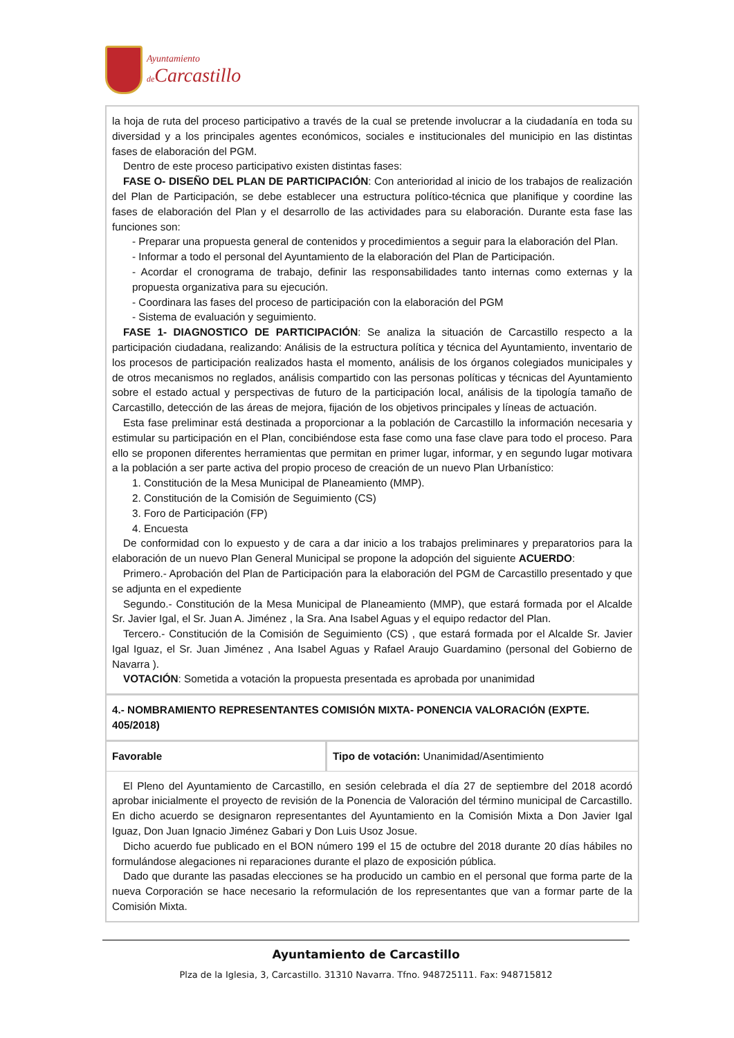Ayuntamiento
de Carcastillo
la hoja de ruta del proceso participativo a través de la cual se pretende involucrar a la ciudadanía en toda su diversidad y a los principales agentes económicos, sociales e institucionales del municipio en las distintas fases de elaboración del PGM.
Dentro de este proceso participativo existen distintas fases:
FASE O- DISEÑO DEL PLAN DE PARTICIPACIÓN: Con anterioridad al inicio de los trabajos de realización del Plan de Participación, se debe establecer una estructura político-técnica que planifique y coordine las fases de elaboración del Plan y el desarrollo de las actividades para su elaboración. Durante esta fase las funciones son:
- Preparar una propuesta general de contenidos y procedimientos a seguir para la elaboración del Plan.
- Informar a todo el personal del Ayuntamiento de la elaboración del Plan de Participación.
- Acordar el cronograma de trabajo, definir las responsabilidades tanto internas como externas y la propuesta organizativa para su ejecución.
- Coordinara las fases del proceso de participación con la elaboración del PGM
- Sistema de evaluación y seguimiento.
FASE 1- DIAGNOSTICO DE PARTICIPACIÓN: Se analiza la situación de Carcastillo respecto a la participación ciudadana, realizando: Análisis de la estructura política y técnica del Ayuntamiento, inventario de los procesos de participación realizados hasta el momento, análisis de los órganos colegiados municipales y de otros mecanismos no reglados, análisis compartido con las personas políticas y técnicas del Ayuntamiento sobre el estado actual y perspectivas de futuro de la participación local, análisis de la tipología tamaño de Carcastillo, detección de las áreas de mejora, fijación de los objetivos principales y líneas de actuación.
Esta fase preliminar está destinada a proporcionar a la población de Carcastillo la información necesaria y estimular su participación en el Plan, concibiéndose esta fase como una fase clave para todo el proceso. Para ello se proponen diferentes herramientas que permitan en primer lugar, informar, y en segundo lugar motivara a la población a ser parte activa del propio proceso de creación de un nuevo Plan Urbanístico:
1. Constitución de la Mesa Municipal de Planeamiento (MMP).
2. Constitución de la Comisión de Seguimiento (CS)
3. Foro de Participación (FP)
4. Encuesta
De conformidad con lo expuesto y de cara a dar inicio a los trabajos preliminares y preparatorios para la elaboración de un nuevo Plan General Municipal se propone la adopción del siguiente ACUERDO:
Primero.- Aprobación del Plan de Participación para la elaboración del PGM de Carcastillo presentado y que se adjunta en el expediente
Segundo.- Constitución de la Mesa Municipal de Planeamiento (MMP), que estará formada por el Alcalde Sr. Javier Igal, el Sr. Juan A. Jiménez , la Sra. Ana Isabel Aguas y el equipo redactor del Plan.
Tercero.- Constitución de la Comisión de Seguimiento (CS) , que estará formada por el Alcalde Sr. Javier Igal Iguaz, el Sr. Juan Jiménez , Ana Isabel Aguas y Rafael Araujo Guardamino (personal del Gobierno de Navarra ).
VOTACIÓN: Sometida a votación la propuesta presentada es aprobada por unanimidad
4.- NOMBRAMIENTO REPRESENTANTES COMISIÓN MIXTA- PONENCIA VALORACIÓN (EXPTE. 405/2018)
| Favorable | Tipo de votación: Unanimidad/Asentimiento |
El Pleno del Ayuntamiento de Carcastillo, en sesión celebrada el día 27 de septiembre del 2018 acordó aprobar inicialmente el proyecto de revisión de la Ponencia de Valoración del término municipal de Carcastillo. En dicho acuerdo se designaron representantes del Ayuntamiento en la Comisión Mixta a Don Javier Igal Iguaz, Don Juan Ignacio Jiménez Gabari y Don Luis Usoz Josue.
Dicho acuerdo fue publicado en el BON número 199 el 15 de octubre del 2018 durante 20 días hábiles no formulándose alegaciones ni reparaciones durante el plazo de exposición pública.
Dado que durante las pasadas elecciones se ha producido un cambio en el personal que forma parte de la nueva Corporación se hace necesario la reformulación de los representantes que van a formar parte de la Comisión Mixta.
Ayuntamiento de Carcastillo
Plza de la Iglesia, 3, Carcastillo. 31310 Navarra. Tfno. 948725111. Fax: 948715812